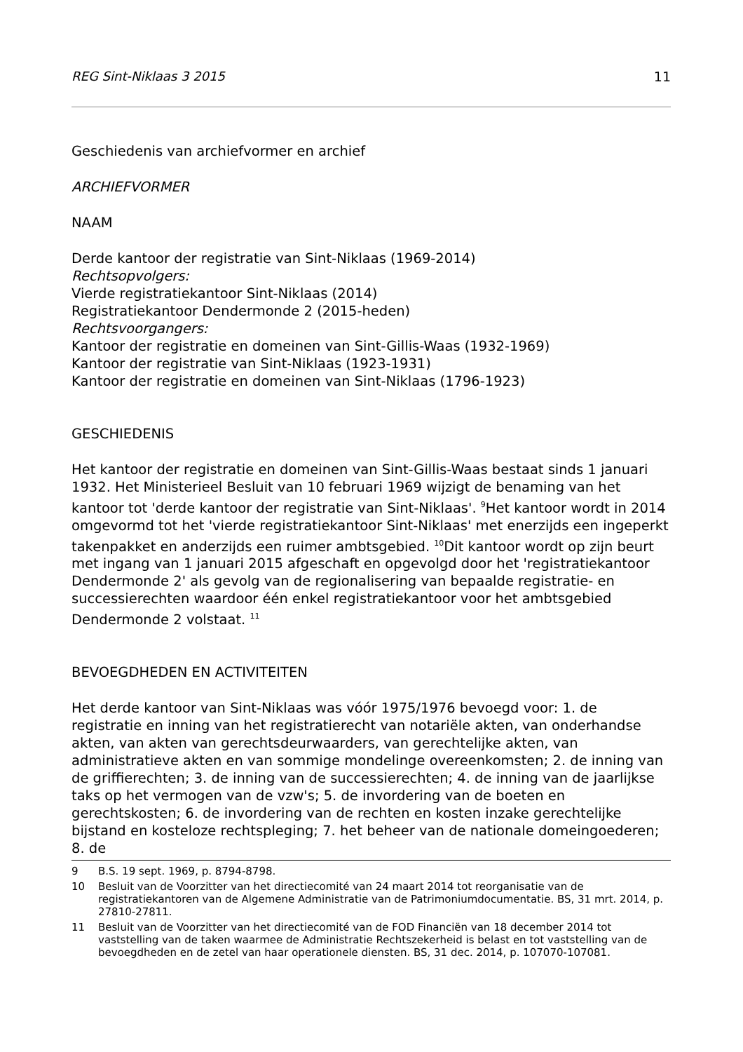REG Sint-Niklaas 3 2015 11
Geschiedenis van archiefvormer en archief
ARCHIEFVORMER
NAAM
Derde kantoor der registratie van Sint-Niklaas (1969-2014)
Rechtsopvolgers:
Vierde registratiekantoor Sint-Niklaas (2014)
Registratiekantoor Dendermonde 2 (2015-heden)
Rechtsvoorgangers:
Kantoor der registratie en domeinen van Sint-Gillis-Waas (1932-1969)
Kantoor der registratie van Sint-Niklaas (1923-1931)
Kantoor der registratie en domeinen van Sint-Niklaas (1796-1923)
GESCHIEDENIS
Het kantoor der registratie en domeinen van Sint-Gillis-Waas bestaat sinds 1 januari 1932. Het Ministerieel Besluit van 10 februari 1969 wijzigt de benaming van het kantoor tot 'derde kantoor der registratie van Sint-Niklaas'. <sup>9</sup>Het kantoor wordt in 2014 omgevormd tot het 'vierde registratiekantoor Sint-Niklaas' met enerzijds een ingeperkt takenpakket en anderzijds een ruimer ambtsgebied. <sup>10</sup>Dit kantoor wordt op zijn beurt met ingang van 1 januari 2015 afgeschaft en opgevolgd door het 'registratiekantoor Dendermonde 2' als gevolg van de regionalisering van bepaalde registratie- en successierechten waardoor één enkel registratiekantoor voor het ambtsgebied Dendermonde 2 volstaat. <sup>11</sup>
BEVOEGDHEDEN EN ACTIVITEITEN
Het derde kantoor van Sint-Niklaas was vóór 1975/1976 bevoegd voor: 1. de registratie en inning van het registratierecht van notariële akten, van onderhandse akten, van akten van gerechtsdeurwaarders, van gerechtelijke akten, van administratieve akten en van sommige mondelinge overeenkomsten; 2. de inning van de griffierechten; 3. de inning van de successierechten; 4. de inning van de jaarlijkse taks op het vermogen van de vzw's; 5. de invordering van de boeten en gerechtskosten; 6. de invordering van de rechten en kosten inzake gerechtelijke bijstand en kosteloze rechtspleging; 7. het beheer van de nationale domeingoederen; 8. de
9 B.S. 19 sept. 1969, p. 8794-8798.
10 Besluit van de Voorzitter van het directiecomité van 24 maart 2014 tot reorganisatie van de registratiekantoren van de Algemene Administratie van de Patrimoniumdocumentatie. BS, 31 mrt. 2014, p. 27810-27811.
11 Besluit van de Voorzitter van het directiecomité van de FOD Financiën van 18 december 2014 tot vaststelling van de taken waarmee de Administratie Rechtszekerheid is belast en tot vaststelling van de bevoegdheden en de zetel van haar operationele diensten. BS, 31 dec. 2014, p. 107070-107081.